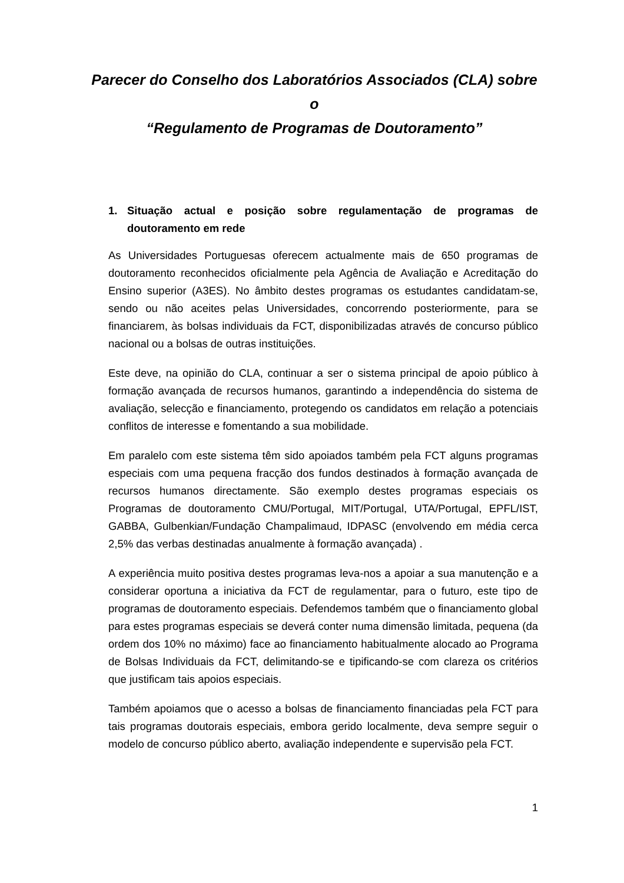Parecer do Conselho dos Laboratórios Associados (CLA) sobre o
“Regulamento de Programas de Doutoramento”
1. Situação actual e posição sobre regulamentação de programas de doutoramento em rede
As Universidades Portuguesas oferecem actualmente mais de 650 programas de doutoramento reconhecidos oficialmente pela Agência de Avaliação e Acreditação do Ensino superior (A3ES). No âmbito destes programas os estudantes candidatam-se, sendo ou não aceites pelas Universidades, concorrendo posteriormente, para se financiarem, às bolsas individuais da FCT, disponibilizadas através de concurso público nacional ou a bolsas de outras instituições.
Este deve, na opinião do CLA, continuar a ser o sistema principal de apoio público à formação avançada de recursos humanos, garantindo a independência do sistema de avaliação, selecção e financiamento, protegendo os candidatos em relação a potenciais conflitos de interesse e fomentando a sua mobilidade.
Em paralelo com este sistema têm sido apoiados também pela FCT alguns programas especiais com uma pequena fracção dos fundos destinados à formação avançada de recursos humanos directamente. São exemplo destes programas especiais os Programas de doutoramento CMU/Portugal, MIT/Portugal, UTA/Portugal, EPFL/IST, GABBA, Gulbenkian/Fundação Champalimaud, IDPASC (envolvendo em média cerca 2,5% das verbas destinadas anualmente à formação avançada) .
A experiência muito positiva destes programas leva-nos a apoiar a sua manutenção e a considerar oportuna a iniciativa da FCT de regulamentar, para o futuro, este tipo de programas de doutoramento especiais. Defendemos também que o financiamento global para estes programas especiais se deverá conter numa dimensão limitada, pequena (da ordem dos 10% no máximo) face ao financiamento habitualmente alocado ao Programa de Bolsas Individuais da FCT, delimitando-se e tipificando-se com clareza os critérios que justificam tais apoios especiais.
Também apoiamos que o acesso a bolsas de financiamento financiadas pela FCT para tais programas doutorais especiais, embora gerido localmente, deva sempre seguir o modelo de concurso público aberto, avaliação independente e supervisão pela FCT.
1